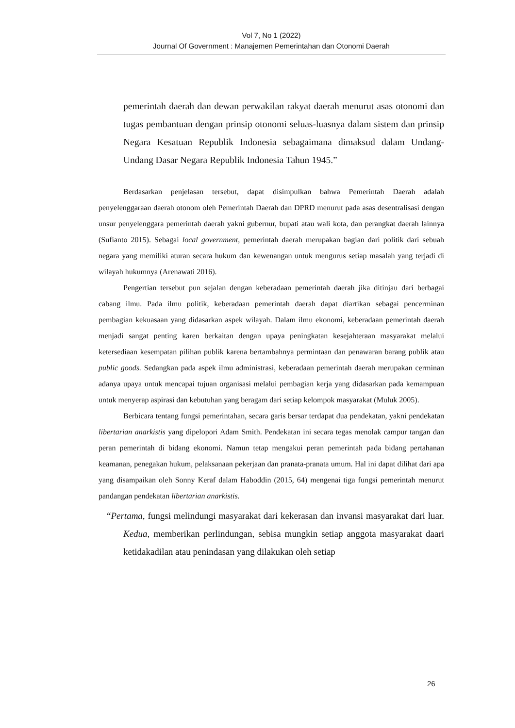Vol 7, No 1 (2022)
Journal Of Government : Manajemen Pemerintahan dan Otonomi Daerah
pemerintah daerah dan dewan perwakilan rakyat daerah menurut asas otonomi dan tugas pembantuan dengan prinsip otonomi seluas-luasnya dalam sistem dan prinsip Negara Kesatuan Republik Indonesia sebagaimana dimaksud dalam Undang-Undang Dasar Negara Republik Indonesia Tahun 1945.”
Berdasarkan penjelasan tersebut, dapat disimpulkan bahwa Pemerintah Daerah adalah penyelenggaraan daerah otonom oleh Pemerintah Daerah dan DPRD menurut pada asas desentralisasi dengan unsur penyelenggara pemerintah daerah yakni gubernur, bupati atau wali kota, dan perangkat daerah lainnya (Sufianto 2015). Sebagai local government, pemerintah daerah merupakan bagian dari politik dari sebuah negara yang memiliki aturan secara hukum dan kewenangan untuk mengurus setiap masalah yang terjadi di wilayah hukumnya (Arenawati 2016).
Pengertian tersebut pun sejalan dengan keberadaan pemerintah daerah jika ditinjau dari berbagai cabang ilmu. Pada ilmu politik, keberadaan pemerintah daerah dapat diartikan sebagai pencerminan pembagian kekuasaan yang didasarkan aspek wilayah. Dalam ilmu ekonomi, keberadaan pemerintah daerah menjadi sangat penting karen berkaitan dengan upaya peningkatan kesejahteraan masyarakat melalui ketersediaan kesempatan pilihan publik karena bertambahnya permintaan dan penawaran barang publik atau public goods. Sedangkan pada aspek ilmu administrasi, keberadaan pemerintah daerah merupakan cerminan adanya upaya untuk mencapai tujuan organisasi melalui pembagian kerja yang didasarkan pada kemampuan untuk menyerap aspirasi dan kebutuhan yang beragam dari setiap kelompok masyarakat (Muluk 2005).
Berbicara tentang fungsi pemerintahan, secara garis bersar terdapat dua pendekatan, yakni pendekatan libertarian anarkistis yang dipelopori Adam Smith. Pendekatan ini secara tegas menolak campur tangan dan peran pemerintah di bidang ekonomi. Namun tetap mengakui peran pemerintah pada bidang pertahanan keamanan, penegakan hukum, pelaksanaan pekerjaan dan pranata-pranata umum. Hal ini dapat dilihat dari apa yang disampaikan oleh Sonny Keraf dalam Haboddin (2015, 64) mengenai tiga fungsi pemerintah menurut pandangan pendekatan libertarian anarkistis.
“Pertama, fungsi melindungi masyarakat dari kekerasan dan invansi masyarakat dari luar. Kedua, memberikan perlindungan, sebisa mungkin setiap anggota masyarakat daari ketidakadilan atau penindasan yang dilakukan oleh setiap
26